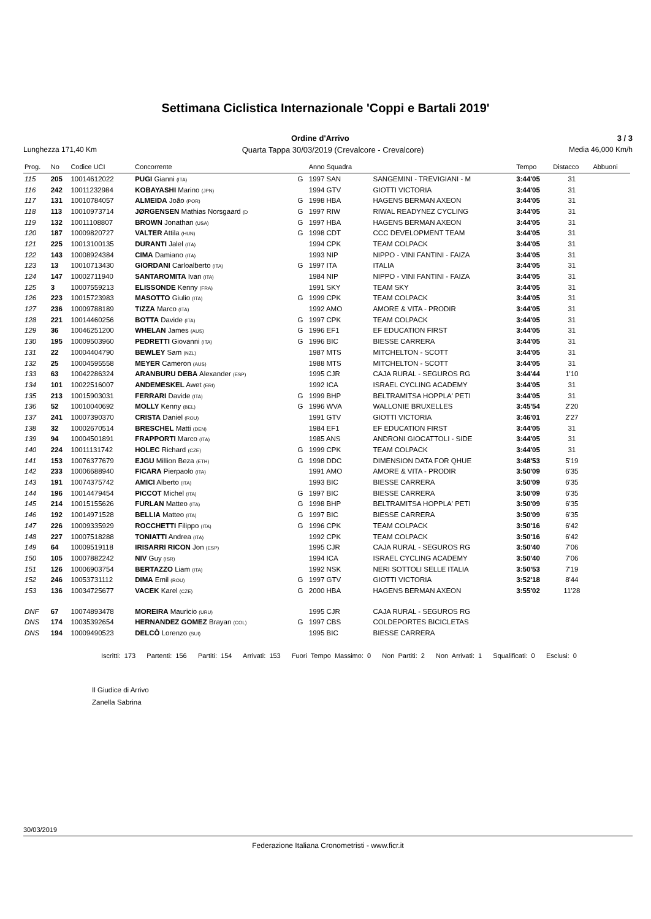Settimana Ciclistica Internazionale 'Coppi e Bartali 2019'
Ordine d'Arrivo 3 / 3
Lunghezza 171,40 Km Quarta Tappa 30/03/2019 (Crevalcore - Crevalcore) Media 46,000 Km/h
| Prog. | No | Codice UCI | Concorrente | | Anno Squadra | | Tempo | Distacco | Abbuoni |
| --- | --- | --- | --- | --- | --- | --- | --- | --- | --- |
| 115 | 205 | 10014612022 | PUGI Gianni (ITA) | G | 1997 SAN | SANGEMINI - TREVIGIANI - M | 3:44'05 | 31 | |
| 116 | 242 | 10011232984 | KOBAYASHI Marino (JPN) | | 1994 GTV | GIOTTI VICTORIA | 3:44'05 | 31 | |
| 117 | 131 | 10010784057 | ALMEIDA João (POR) | G | 1998 HBA | HAGENS BERMAN AXEON | 3:44'05 | 31 | |
| 118 | 113 | 10010973714 | JØRGENSEN Mathias Norsgaard (D | G | 1997 RIW | RIWAL READYNEZ CYCLING | 3:44'05 | 31 | |
| 119 | 132 | 10011108807 | BROWN Jonathan (USA) | G | 1997 HBA | HAGENS BERMAN AXEON | 3:44'05 | 31 | |
| 120 | 187 | 10009820727 | VALTER Attila (HUN) | G | 1998 CDT | CCC DEVELOPMENT TEAM | 3:44'05 | 31 | |
| 121 | 225 | 10013100135 | DURANTI Jalel (ITA) | | 1994 CPK | TEAM COLPACK | 3:44'05 | 31 | |
| 122 | 143 | 10008924384 | CIMA Damiano (ITA) | | 1993 NIP | NIPPO - VINI FANTINI - FAIZA | 3:44'05 | 31 | |
| 123 | 13 | 10010713430 | GIORDANI Carloalberto (ITA) | G | 1997 ITA | ITALIA | 3:44'05 | 31 | |
| 124 | 147 | 10002711940 | SANTAROMITA Ivan (ITA) | | 1984 NIP | NIPPO - VINI FANTINI - FAIZA | 3:44'05 | 31 | |
| 125 | 3 | 10007559213 | ELISSONDE Kenny (FRA) | | 1991 SKY | TEAM SKY | 3:44'05 | 31 | |
| 126 | 223 | 10015723983 | MASOTTO Giulio (ITA) | G | 1999 CPK | TEAM COLPACK | 3:44'05 | 31 | |
| 127 | 236 | 10009788189 | TIZZA Marco (ITA) | | 1992 AMO | AMORE & VITA - PRODIR | 3:44'05 | 31 | |
| 128 | 221 | 10014460256 | BOTTA Davide (ITA) | G | 1997 CPK | TEAM COLPACK | 3:44'05 | 31 | |
| 129 | 36 | 10046251200 | WHELAN James (AUS) | G | 1996 EF1 | EF EDUCATION FIRST | 3:44'05 | 31 | |
| 130 | 195 | 10009503960 | PEDRETTI Giovanni (ITA) | G | 1996 BIC | BIESSE CARRERA | 3:44'05 | 31 | |
| 131 | 22 | 10004404790 | BEWLEY Sam (NZL) | | 1987 MTS | MITCHELTON - SCOTT | 3:44'05 | 31 | |
| 132 | 25 | 10004595558 | MEYER Cameron (AUS) | | 1988 MTS | MITCHELTON - SCOTT | 3:44'05 | 31 | |
| 133 | 63 | 10042286324 | ARANBURU DEBA Alexander (ESP) | | 1995 CJR | CAJA RURAL - SEGUROS RG | 3:44'44 | 1'10 | |
| 134 | 101 | 10022516007 | ANDEMESKEL Awet (ERI) | | 1992 ICA | ISRAEL CYCLING ACADEMY | 3:44'05 | 31 | |
| 135 | 213 | 10015903031 | FERRARI Davide (ITA) | G | 1999 BHP | BELTRAMITSA HOPPLA' PETI | 3:44'05 | 31 | |
| 136 | 52 | 10010040692 | MOLLY Kenny (BEL) | G | 1996 WVA | WALLONIE BRUXELLES | 3:45'54 | 2'20 | |
| 137 | 241 | 10007390370 | CRISTA Daniel (ROU) | | 1991 GTV | GIOTTI VICTORIA | 3:46'01 | 2'27 | |
| 138 | 32 | 10002670514 | BRESCHEL Matti (DEN) | | 1984 EF1 | EF EDUCATION FIRST | 3:44'05 | 31 | |
| 139 | 94 | 10004501891 | FRAPPORTI Marco (ITA) | | 1985 ANS | ANDRONI GIOCATTOLI - SIDE | 3:44'05 | 31 | |
| 140 | 224 | 10011131742 | HOLEC Richard (CZE) | G | 1999 CPK | TEAM COLPACK | 3:44'05 | 31 | |
| 141 | 153 | 10076377679 | EJGU Million Beza (ETH) | G | 1998 DDC | DIMENSION DATA FOR QHUE | 3:48'53 | 5'19 | |
| 142 | 233 | 10006688940 | FICARA Pierpaolo (ITA) | | 1991 AMO | AMORE & VITA - PRODIR | 3:50'09 | 6'35 | |
| 143 | 191 | 10074375742 | AMICI Alberto (ITA) | | 1993 BIC | BIESSE CARRERA | 3:50'09 | 6'35 | |
| 144 | 196 | 10014479454 | PICCOT Michel (ITA) | G | 1997 BIC | BIESSE CARRERA | 3:50'09 | 6'35 | |
| 145 | 214 | 10015155626 | FURLAN Matteo (ITA) | G | 1998 BHP | BELTRAMITSA HOPPLA' PETI | 3:50'09 | 6'35 | |
| 146 | 192 | 10014971528 | BELLIA Matteo (ITA) | G | 1997 BIC | BIESSE CARRERA | 3:50'09 | 6'35 | |
| 147 | 226 | 10009335929 | ROCCHETTI Filippo (ITA) | G | 1996 CPK | TEAM COLPACK | 3:50'16 | 6'42 | |
| 148 | 227 | 10007518288 | TONIATTI Andrea (ITA) | | 1992 CPK | TEAM COLPACK | 3:50'16 | 6'42 | |
| 149 | 64 | 10009519118 | IRISARRI RICON Jon (ESP) | | 1995 CJR | CAJA RURAL - SEGUROS RG | 3:50'40 | 7'06 | |
| 150 | 105 | 10007882242 | NIV Guy (ISR) | | 1994 ICA | ISRAEL CYCLING ACADEMY | 3:50'40 | 7'06 | |
| 151 | 126 | 10006903754 | BERTAZZO Liam (ITA) | | 1992 NSK | NERI SOTTOLI SELLE ITALIA | 3:50'53 | 7'19 | |
| 152 | 246 | 10053731112 | DIMA Emil (ROU) | G | 1997 GTV | GIOTTI VICTORIA | 3:52'18 | 8'44 | |
| 153 | 136 | 10034725677 | VACEK Karel (CZE) | G | 2000 HBA | HAGENS BERMAN AXEON | 3:55'02 | 11'28 | |
| DNF | 67 | 10074893478 | MOREIRA Mauricio (URU) | | 1995 CJR | CAJA RURAL - SEGUROS RG | | | |
| DNS | 174 | 10035392654 | HERNANDEZ GOMEZ Brayan (COL) | G | 1997 CBS | COLDEPORTES BICICLETAS | | | |
| DNS | 194 | 10009490523 | DELCÒ Lorenzo (SUI) | | 1995 BIC | BIESSE CARRERA | | | |
Iscritti: 173 Partenti: 156 Partiti: 154 Arrivati: 153 Fuori Tempo Massimo: 0 Non Partiti: 2 Non Arrivati: 1 Squalificati: 0 Esclusi: 0
Il Giudice di Arrivo
Zanella Sabrina
30/03/2019
Federazione Italiana Cronometristi - www.ficr.it